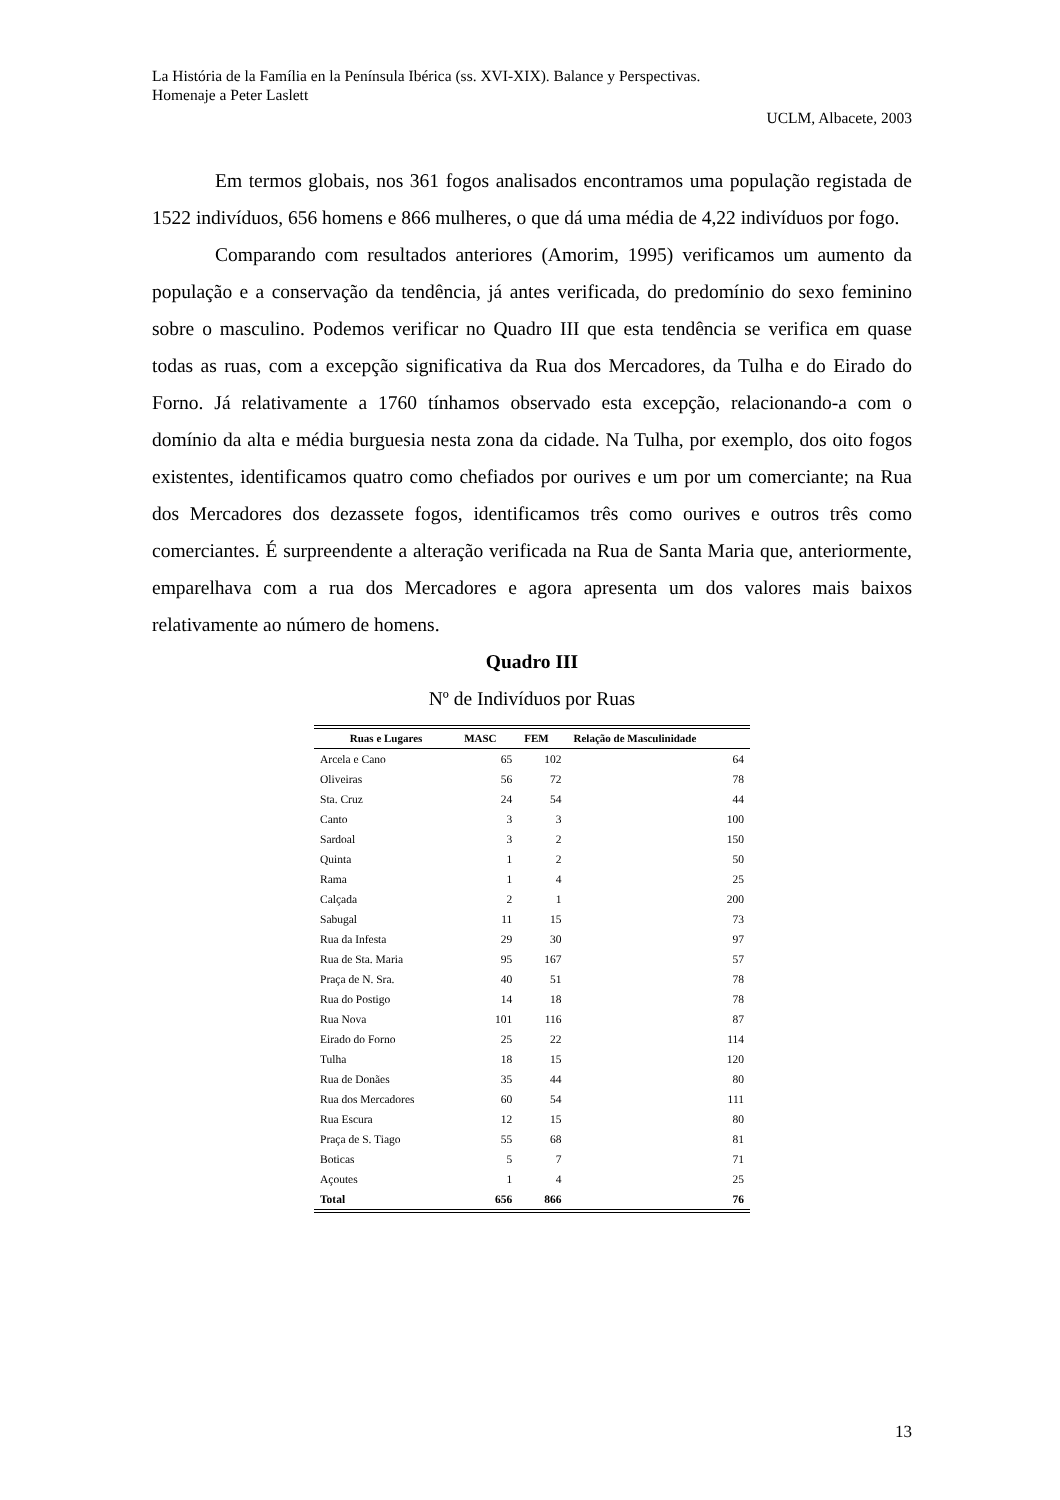La História de la Família en la Península Ibérica (ss. XVI-XIX). Balance y Perspectivas.
Homenaje a Peter Laslett
UCLM, Albacete, 2003
Em termos globais, nos 361 fogos analisados encontramos uma população registada de 1522 indivíduos, 656 homens e 866 mulheres, o que dá uma média de 4,22 indivíduos por fogo.
Comparando com resultados anteriores (Amorim, 1995) verificamos um aumento da população e a conservação da tendência, já antes verificada, do predomínio do sexo feminino sobre o masculino. Podemos verificar no Quadro III que esta tendência se verifica em quase todas as ruas, com a excepção significativa da Rua dos Mercadores, da Tulha e do Eirado do Forno. Já relativamente a 1760 tínhamos observado esta excepção, relacionando-a com o domínio da alta e média burguesia nesta zona da cidade. Na Tulha, por exemplo, dos oito fogos existentes, identificamos quatro como chefiados por ourives e um por um comerciante; na Rua dos Mercadores dos dezassete fogos, identificamos três como ourives e outros três como comerciantes. É surpreendente a alteração verificada na Rua de Santa Maria que, anteriormente, emparelhava com a rua dos Mercadores e agora apresenta um dos valores mais baixos relativamente ao número de homens.
Quadro III
Nº de Indivíduos por Ruas
| Ruas e Lugares | MASC | FEM | Relação de Masculinidade |
| --- | --- | --- | --- |
| Arcela e Cano | 65 | 102 | 64 |
| Oliveiras | 56 | 72 | 78 |
| Sta. Cruz | 24 | 54 | 44 |
| Canto | 3 | 3 | 100 |
| Sardoal | 3 | 2 | 150 |
| Quinta | 1 | 2 | 50 |
| Rama | 1 | 4 | 25 |
| Calçada | 2 | 1 | 200 |
| Sabugal | 11 | 15 | 73 |
| Rua da Infesta | 29 | 30 | 97 |
| Rua de Sta. Maria | 95 | 167 | 57 |
| Praça de N. Sra. | 40 | 51 | 78 |
| Rua do Postigo | 14 | 18 | 78 |
| Rua Nova | 101 | 116 | 87 |
| Eirado do Forno | 25 | 22 | 114 |
| Tulha | 18 | 15 | 120 |
| Rua de Donães | 35 | 44 | 80 |
| Rua dos Mercadores | 60 | 54 | 111 |
| Rua Escura | 12 | 15 | 80 |
| Praça de S. Tiago | 55 | 68 | 81 |
| Boticas | 5 | 7 | 71 |
| Açoutes | 1 | 4 | 25 |
| Total | 656 | 866 | 76 |
13